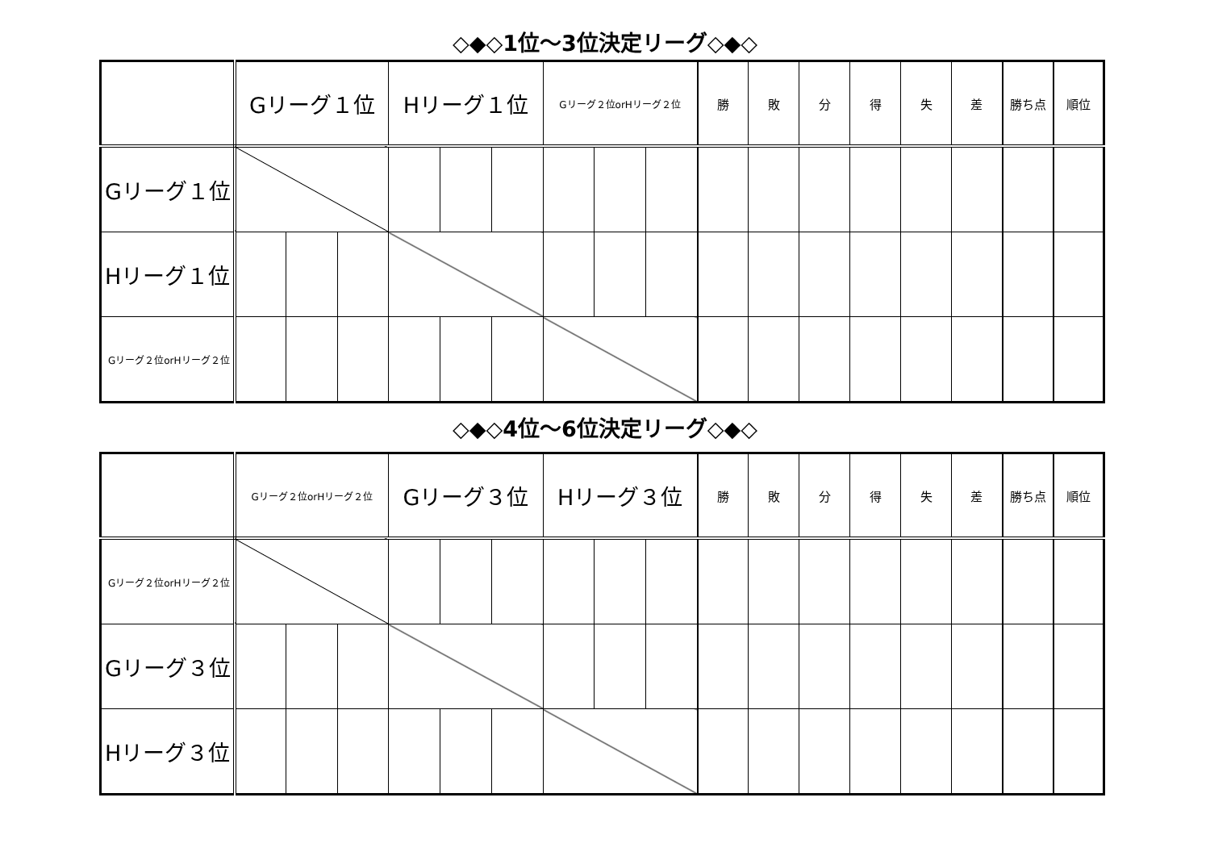◇◆◇1位～3位決定リーグ◇◆◇
| | Gリーグ１位 | | | Hリーグ１位 | | | Gリーグ２位orHリーグ２位 | | | 勝 | 敗 | 分 | 得 | 失 | 差 | 勝ち点 | 順位 |
| Gリーグ１位 | | | | | | | | | | | | | | | | | |
| Hリーグ１位 | | | | | | | | | | | | | | | | | |
| Gリーグ２位orHリーグ２位 | | | | | | | | | | | | | | | | | |
◇◆◇4位～6位決定リーグ◇◆◇
| | Gリーグ２位orHリーグ２位 | | | Gリーグ３位 | | | Hリーグ３位 | | | 勝 | 敗 | 分 | 得 | 失 | 差 | 勝ち点 | 順位 |
| Gリーグ２位orHリーグ２位 | | | | | | | | | | | | | | | | | |
| Gリーグ３位 | | | | | | | | | | | | | | | | | |
| Hリーグ３位 | | | | | | | | | | | | | | | | | |